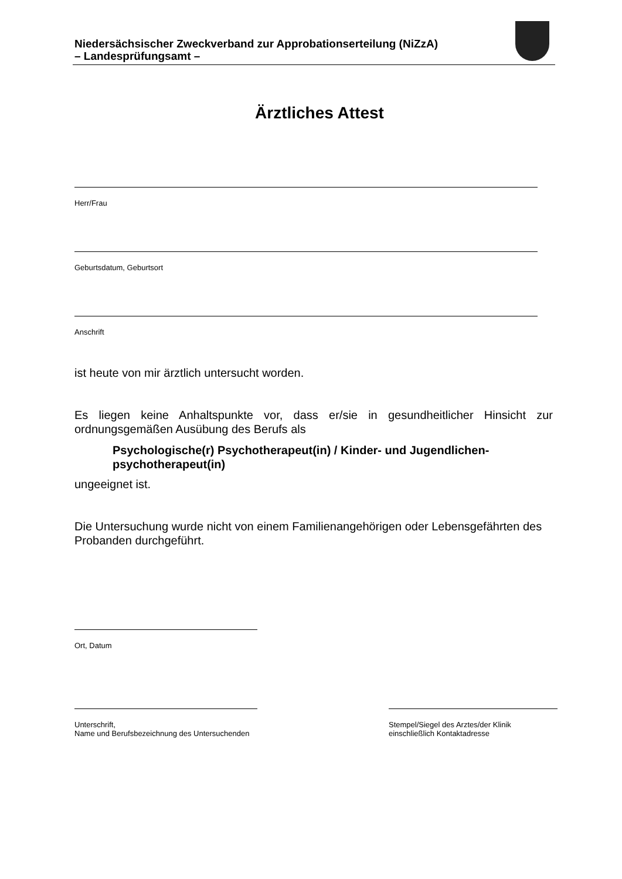Niedersächsischer Zweckverband zur Approbationserteilung (NiZzA)
– Landesprüfungsamt –
Ärztliches Attest
Herr/Frau
Geburtsdatum, Geburtsort
Anschrift
ist heute von mir ärztlich untersucht worden.
Es liegen keine Anhaltspunkte vor, dass er/sie in gesundheitlicher Hinsicht zur ordnungsgemäßen Ausübung des Berufs als
Psychologische(r) Psychotherapeut(in) / Kinder- und Jugendlichen-psychotherapeut(in)
ungeeignet ist.
Die Untersuchung wurde nicht von einem Familienangehörigen oder Lebensgefährten des Probanden durchgeführt.
Ort, Datum
Unterschrift,
Name und Berufsbezeichnung des Untersuchenden
Stempel/Siegel des Arztes/der Klinik
einschließlich Kontaktadresse